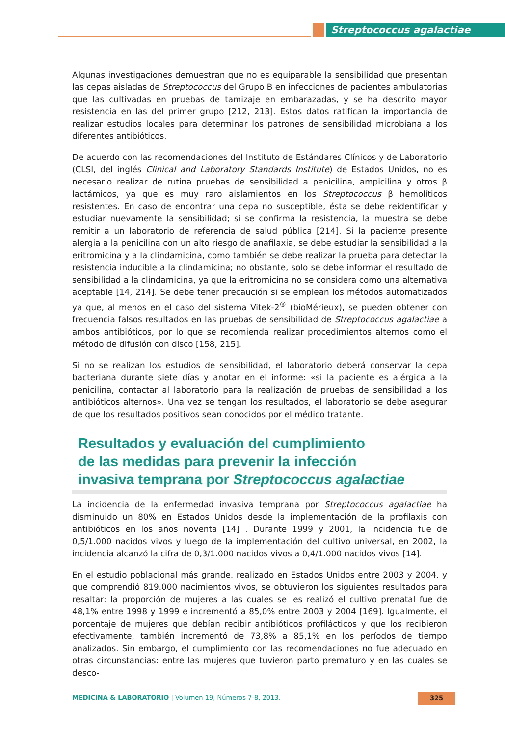Streptococcus agalactiae
Algunas investigaciones demuestran que no es equiparable la sensibilidad que presentan las cepas aisladas de Streptococcus del Grupo B en infecciones de pacientes ambulatorias que las cultivadas en pruebas de tamizaje en embarazadas, y se ha descrito mayor resistencia en las del primer grupo [212, 213]. Estos datos ratifican la importancia de realizar estudios locales para determinar los patrones de sensibilidad microbiana a los diferentes antibióticos.
De acuerdo con las recomendaciones del Instituto de Estándares Clínicos y de Laboratorio (CLSI, del inglés Clinical and Laboratory Standards Institute) de Estados Unidos, no es necesario realizar de rutina pruebas de sensibilidad a penicilina, ampicilina y otros β lactámicos, ya que es muy raro aislamientos en los Streptococcus β hemolíticos resistentes. En caso de encontrar una cepa no susceptible, ésta se debe reidentificar y estudiar nuevamente la sensibilidad; si se confirma la resistencia, la muestra se debe remitir a un laboratorio de referencia de salud pública [214]. Si la paciente presente alergia a la penicilina con un alto riesgo de anafilaxia, se debe estudiar la sensibilidad a la eritromicina y a la clindamicina, como también se debe realizar la prueba para detectar la resistencia inducible a la clindamicina; no obstante, solo se debe informar el resultado de sensibilidad a la clindamicina, ya que la eritromicina no se considera como una alternativa aceptable [14, 214]. Se debe tener precaución si se emplean los métodos automatizados ya que, al menos en el caso del sistema Vitek-2<sup>®</sup> (bioMérieux), se pueden obtener con frecuencia falsos resultados en las pruebas de sensibilidad de Streptococcus agalactiae a ambos antibióticos, por lo que se recomienda realizar procedimientos alternos como el método de difusión con disco [158, 215].
Si no se realizan los estudios de sensibilidad, el laboratorio deberá conservar la cepa bacteriana durante siete días y anotar en el informe: «si la paciente es alérgica a la penicilina, contactar al laboratorio para la realización de pruebas de sensibilidad a los antibióticos alternos». Una vez se tengan los resultados, el laboratorio se debe asegurar de que los resultados positivos sean conocidos por el médico tratante.
Resultados y evaluación del cumplimiento
de las medidas para prevenir la infección
invasiva temprana por Streptococcus agalactiae
La incidencia de la enfermedad invasiva temprana por Streptococcus agalactiae ha disminuido un 80% en Estados Unidos desde la implementación de la profilaxis con antibióticos en los años noventa [14] . Durante 1999 y 2001, la incidencia fue de 0,5/1.000 nacidos vivos y luego de la implementación del cultivo universal, en 2002, la incidencia alcanzó la cifra de 0,3/1.000 nacidos vivos a 0,4/1.000 nacidos vivos [14].
En el estudio poblacional más grande, realizado en Estados Unidos entre 2003 y 2004, y que comprendió 819.000 nacimientos vivos, se obtuvieron los siguientes resultados para resaltar: la proporción de mujeres a las cuales se les realizó el cultivo prenatal fue de 48,1% entre 1998 y 1999 e incrementó a 85,0% entre 2003 y 2004 [169]. Igualmente, el porcentaje de mujeres que debían recibir antibióticos profilácticos y que los recibieron efectivamente, también incrementó de 73,8% a 85,1% en los períodos de tiempo analizados. Sin embargo, el cumplimiento con las recomendaciones no fue adecuado en otras circunstancias: entre las mujeres que tuvieron parto prematuro y en las cuales se desco-
MEDICINA & LABORATORIO | Volumen 19, Números 7-8, 2013. 325